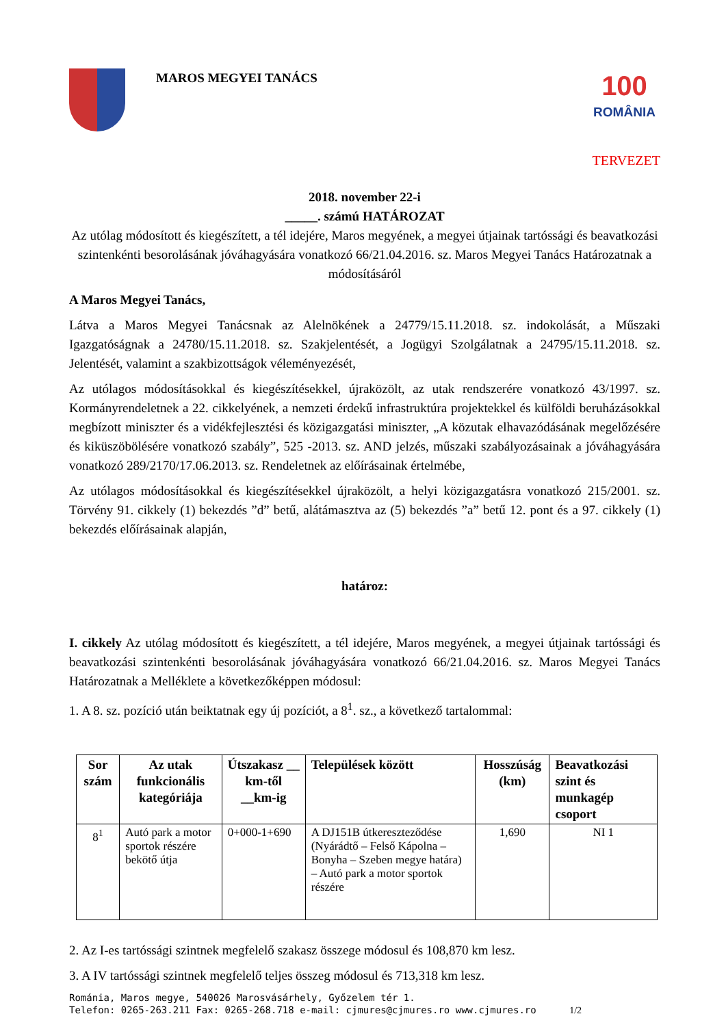MAROS MEGYEI TANÁCS
100
ROMÂNIA
TERVEZET
2018. november 22-i
_____. számú HATÁROZAT
Az utólag módosított és kiegészített, a tél idejére, Maros megyének, a megyei útjainak tartóssági és beavatkozási szintenkénti besorolásának jóváhagyására vonatkozó 66/21.04.2016. sz. Maros Megyei Tanács Határozatnak a módosításáról
A Maros Megyei Tanács,
Látva a Maros Megyei Tanácsnak az Alelnökének a 24779/15.11.2018. sz. indokolását, a Műszaki Igazgatóságnak a 24780/15.11.2018. sz. Szakjelentését, a Jogügyi Szolgálatnak a 24795/15.11.2018. sz. Jelentését, valamint a szakbizottságok véleményezését,
Az utólagos módosításokkal és kiegészítésekkel, újraközölt, az utak rendszerére vonatkozó 43/1997. sz. Kormányrendeletnek a 22. cikkelyének, a nemzeti érdekű infrastruktúra projektekkel és külföldi beruházásokkal megbízott miniszter és a vidékfejlesztési és közigazgatási miniszter, „A közutak elhavazódásának megelőzésére és kiküszöbölésére vonatkozó szabály”, 525 -2013. sz. AND jelzés, műszaki szabályozásainak a jóváhagyására vonatkozó 289/2170/17.06.2013. sz. Rendeletnek az előírásainak értelmébe,
Az utólagos módosításokkal és kiegészítésekkel újraközölt, a helyi közigazgatásra vonatkozó 215/2001. sz. Törvény 91. cikkely (1) bekezdés ”d” betű, alátámasztva az (5) bekezdés ”a” betű 12. pont és a 97. cikkely (1) bekezdés előírásainak alapján,
határoz:
I. cikkely Az utólag módosított és kiegészített, a tél idejére, Maros megyének, a megyei útjainak tartóssági és beavatkozási szintenkénti besorolásának jóváhagyására vonatkozó 66/21.04.2016. sz. Maros Megyei Tanács Határozatnak a Melléklete a következőképpen módosul:
1. A 8. sz. pozíció után beiktatnak egy új pozíciót, a 8<sup>1</sup>. sz., a következő tartalommal:
| Sor szám | Az utak funkcionális kategóriája | Útszakasz __ km-től __km-ig | Települések között | Hosszúság (km) | Beavatkozási szint és munkagép csoport |
| --- | --- | --- | --- | --- | --- |
| 8<sup>1</sup> | Autó park a motor sportok részére bekötő útja | 0+000-1+690 | A DJ151B útkereszteződése (Nyárádtő – Felső Kápolna – Bonyha – Szeben megye határa) – Autó park a motor sportok részére | 1,690 | NI 1 |
2. Az I-es tartóssági szintnek megfelelő szakasz összege módosul és 108,870 km lesz.
3. A IV tartóssági szintnek megfelelő teljes összeg módosul és 713,318 km lesz.
Románia, Maros megye, 540026 Marosvásárhely, Győzelem tér 1.
Telefon: 0265-263.211 Fax: 0265-268.718 e-mail: cjmures@cjmures.ro www.cjmures.ro 1/2